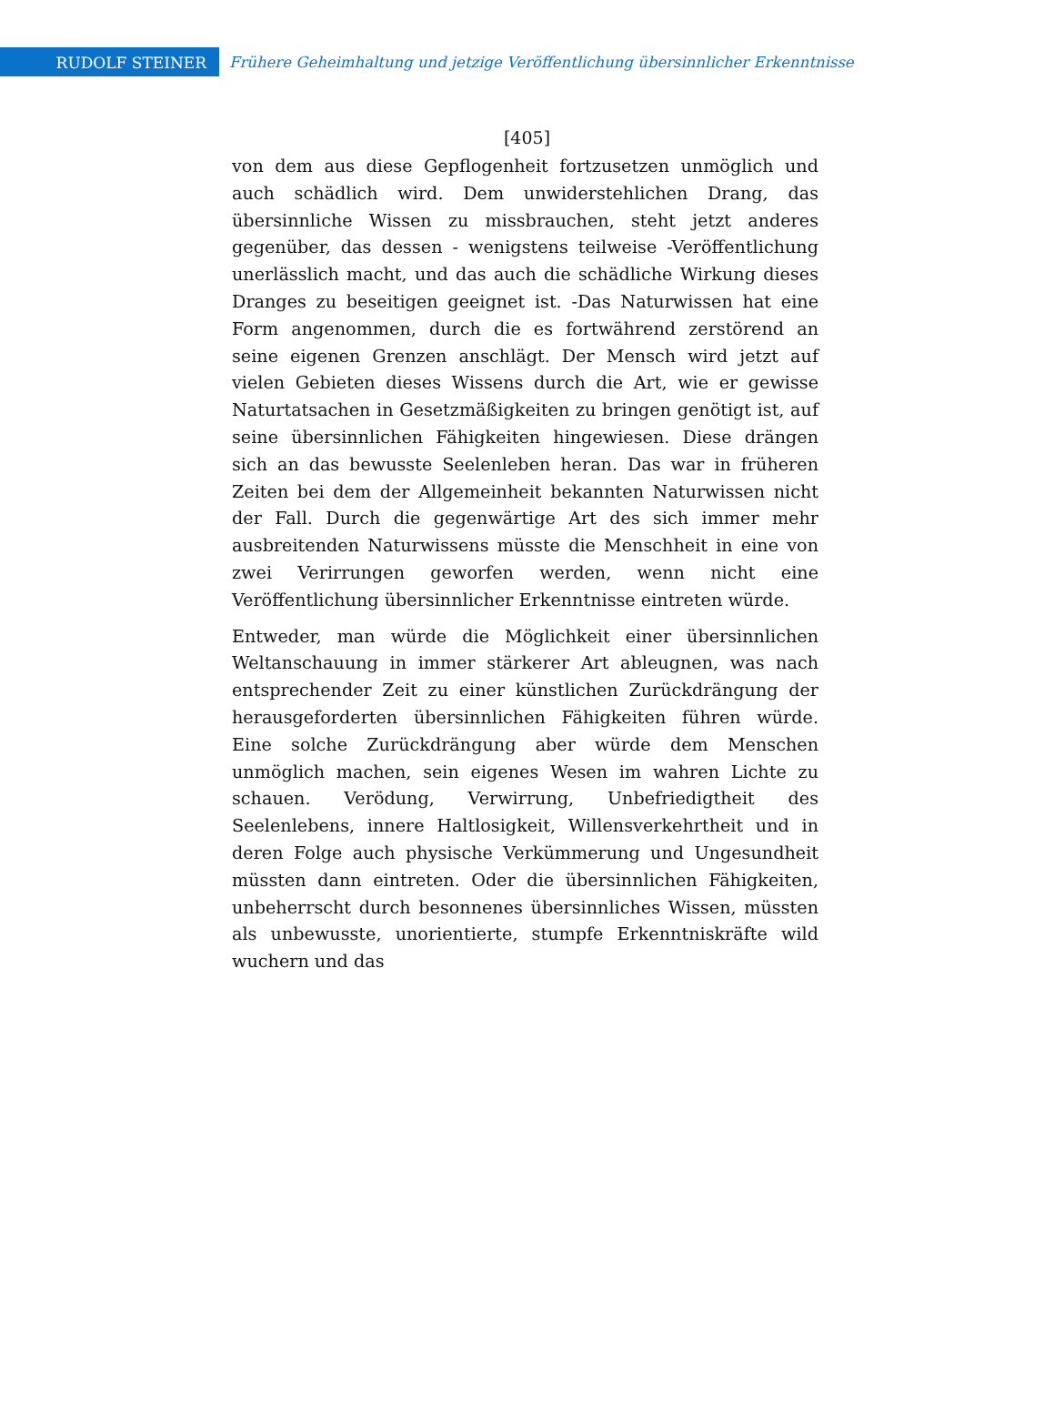RUDOLF STEINER
Frühere Geheimhaltung und jetzige Veröffentlichung übersinnlicher Erkenntnisse
[405]
von dem aus diese Gepflogenheit fortzusetzen unmöglich und auch schädlich wird. Dem unwiderstehlichen Drang, das übersinnliche Wissen zu missbrauchen, steht jetzt anderes gegenüber, das dessen - wenigstens teilweise -Veröffentlichung unerlässlich macht, und das auch die schädliche Wirkung dieses Dranges zu beseitigen geeignet ist. -Das Naturwissen hat eine Form angenommen, durch die es fortwährend zerstörend an seine eigenen Grenzen anschlägt. Der Mensch wird jetzt auf vielen Gebieten dieses Wissens durch die Art, wie er gewisse Naturtatsachen in Gesetzmäßigkeiten zu bringen genötigt ist, auf seine übersinnlichen Fähigkeiten hingewiesen. Diese drängen sich an das bewusste Seelenleben heran. Das war in früheren Zeiten bei dem der Allgemeinheit bekannten Naturwissen nicht der Fall. Durch die gegenwärtige Art des sich immer mehr ausbreitenden Naturwissens müsste die Menschheit in eine von zwei Verirrungen geworfen werden, wenn nicht eine Veröffentlichung übersinnlicher Erkenntnisse eintreten würde.
Entweder, man würde die Möglichkeit einer übersinnlichen Weltanschauung in immer stärkerer Art ableugnen, was nach entsprechender Zeit zu einer künstlichen Zurückdrängung der herausgeforderten übersinnlichen Fähigkeiten führen würde. Eine solche Zurückdrängung aber würde dem Menschen unmöglich machen, sein eigenes Wesen im wahren Lichte zu schauen. Verödung, Verwirrung, Unbefriedigtheit des Seelenlebens, innere Haltlosigkeit, Willensverkehrtheit und in deren Folge auch physische Verkümmerung und Ungesundheit müssten dann eintreten. Oder die übersinnlichen Fähigkeiten, unbeherrscht durch besonnenes übersinnliches Wissen, müssten als unbewusste, unorientierte, stumpfe Erkenntniskräfte wild wuchern und das